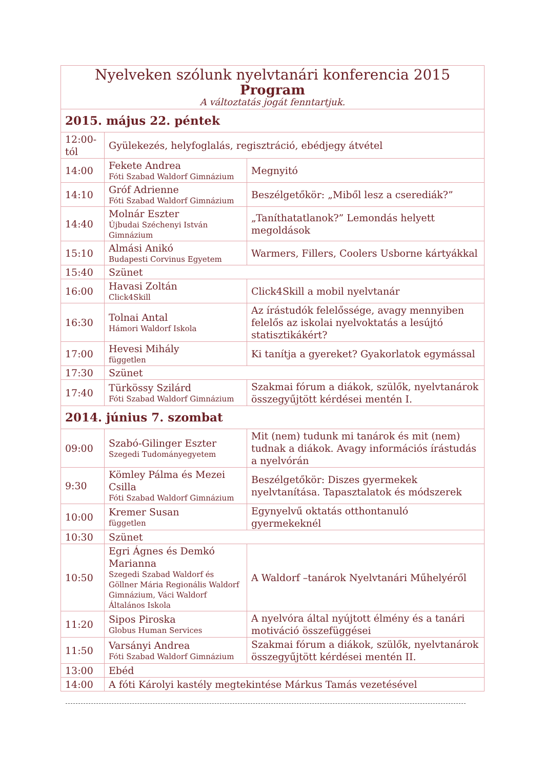| Nyelveken szólunk nyelvtanári konferencia 2015 Program A változtatás jogát fenntartjuk. | | |
| 2015. május 22. péntek | | |
| 12:00-tól | Gyülekezés, helyfoglalás, regisztráció, ebédjegy átvétel | |
| 14:00 | Fekete Andrea Fóti Szabad Waldorf Gimnázium | Megnyitó |
| 14:10 | Gróf Adrienne Fóti Szabad Waldorf Gimnázium | Beszélgetőkör: „Miből lesz a cserediák?” |
| 14:40 | Molnár Eszter Újbudai Széchenyi István Gimnázium | „Taníthatatlanok?” Lemondás helyett megoldások |
| 15:10 | Almási Anikó Budapesti Corvinus Egyetem | Warmers, Fillers, Coolers Usborne kártyákkal |
| 15:40 | Szünet | |
| 16:00 | Havasi Zoltán Click4Skill | Click4Skill a mobil nyelvtanár |
| 16:30 | Tolnai Antal Hámori Waldorf Iskola | Az írástudók felelőssége, avagy mennyiben felelős az iskolai nyelvoktatás a lesújtó statisztikákért? |
| 17:00 | Hevesi Mihály független | Ki tanítja a gyereket? Gyakorlatok egymással |
| 17:30 | Szünet | |
| 17:40 | Türkössy Szilárd Fóti Szabad Waldorf Gimnázium | Szakmai fórum a diákok, szülők, nyelvtanárok összegyűjtött kérdései mentén I. |
| 2014. június 7. szombat | | |
| 09:00 | Szabó-Gilinger Eszter Szegedi Tudományegyetem | Mit (nem) tudunk mi tanárok és mit (nem) tudnak a diákok. Avagy információs írástudás a nyelvórán |
| 9:30 | Kömley Pálma és Mezei Csilla Fóti Szabad Waldorf Gimnázium | Beszélgetőkör: Diszes gyermekek nyelvtanítása. Tapasztalatok és módszerek |
| 10:00 | Kremer Susan független | Egynyelvű oktatás otthontanuló gyermekeknél |
| 10:30 | Szünet | |
| 10:50 | Egri Ágnes és Demkó Marianna Szegedi Szabad Waldorf és Göllner Mária Regionális Waldorf Gimnázium, Váci Waldorf Általános Iskola | A Waldorf –tanárok Nyelvtanári Műhelyéről |
| 11:20 | Sipos Piroska Globus Human Services | A nyelvóra által nyújtott élmény és a tanári motiváció összefüggései |
| 11:50 | Varsányi Andrea Fóti Szabad Waldorf Gimnázium | Szakmai fórum a diákok, szülők, nyelvtanárok összegyűjtött kérdései mentén II. |
| 13:00 | Ebéd | |
| 14:00 | A fóti Károlyi kastély megtekintése Márkus Tamás vezetésével | |